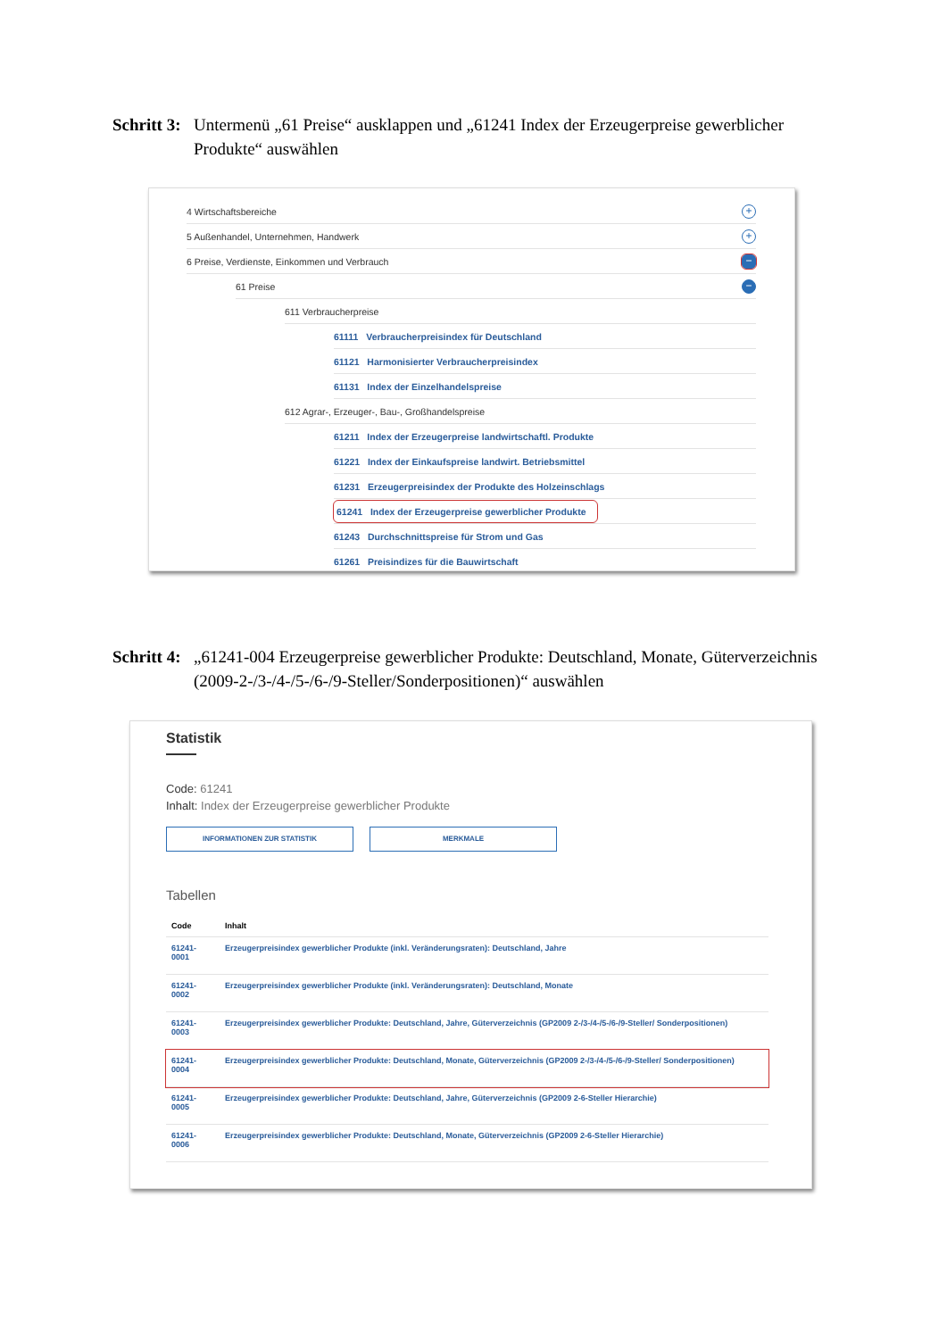Schritt 3: Untermenü „61 Preise“ ausklappen und „61241 Index der Erzeugerpreise gewerblicher Produkte“ auswählen
4 Wirtschaftsbereiche +
5 Außenhandel, Unternehmen, Handwerk +
6 Preise, Verdienste, Einkommen und Verbrauch −
61 Preise −
611 Verbraucherpreise
61111 Verbraucherpreisindex für Deutschland
61121 Harmonisierter Verbraucherpreisindex
61131 Index der Einzelhandelspreise
612 Agrar-, Erzeuger-, Bau-, Großhandelspreise
61211 Index der Erzeugerpreise landwirtschaftl. Produkte
61221 Index der Einkaufspreise landwirt. Betriebsmittel
61231 Erzeugerpreisindex der Produkte des Holzeinschlags
61241 Index der Erzeugerpreise gewerblicher Produkte
61243 Durchschnittspreise für Strom und Gas
61261 Preisindizes für die Bauwirtschaft
Schritt 4: „61241-004 Erzeugerpreise gewerblicher Produkte: Deutschland, Monate, Güterverzeichnis (2009-2-/3-/4-/5-/6-/9-Steller/Sonderpositionen)“ auswählen
Statistik
Code: 61241
Inhalt: Index der Erzeugerpreise gewerblicher Produkte
INFORMATIONEN ZUR STATISTIK MERKMALE
Tabellen
| Code | Inhalt |
| --- | --- |
| 61241- 0001 | Erzeugerpreisindex gewerblicher Produkte (inkl. Veränderungsraten): Deutschland, Jahre |
| 61241- 0002 | Erzeugerpreisindex gewerblicher Produkte (inkl. Veränderungsraten): Deutschland, Monate |
| 61241- 0003 | Erzeugerpreisindex gewerblicher Produkte: Deutschland, Jahre, Güterverzeichnis (GP2009 2-/3-/4-/5-/6-/9-Steller/ Sonderpositionen) |
| 61241- 0004 | Erzeugerpreisindex gewerblicher Produkte: Deutschland, Monate, Güterverzeichnis (GP2009 2-/3-/4-/5-/6-/9-Steller/ Sonderpositionen) |
| 61241- 0005 | Erzeugerpreisindex gewerblicher Produkte: Deutschland, Jahre, Güterverzeichnis (GP2009 2-6-Steller Hierarchie) |
| 61241- 0006 | Erzeugerpreisindex gewerblicher Produkte: Deutschland, Monate, Güterverzeichnis (GP2009 2-6-Steller Hierarchie) |